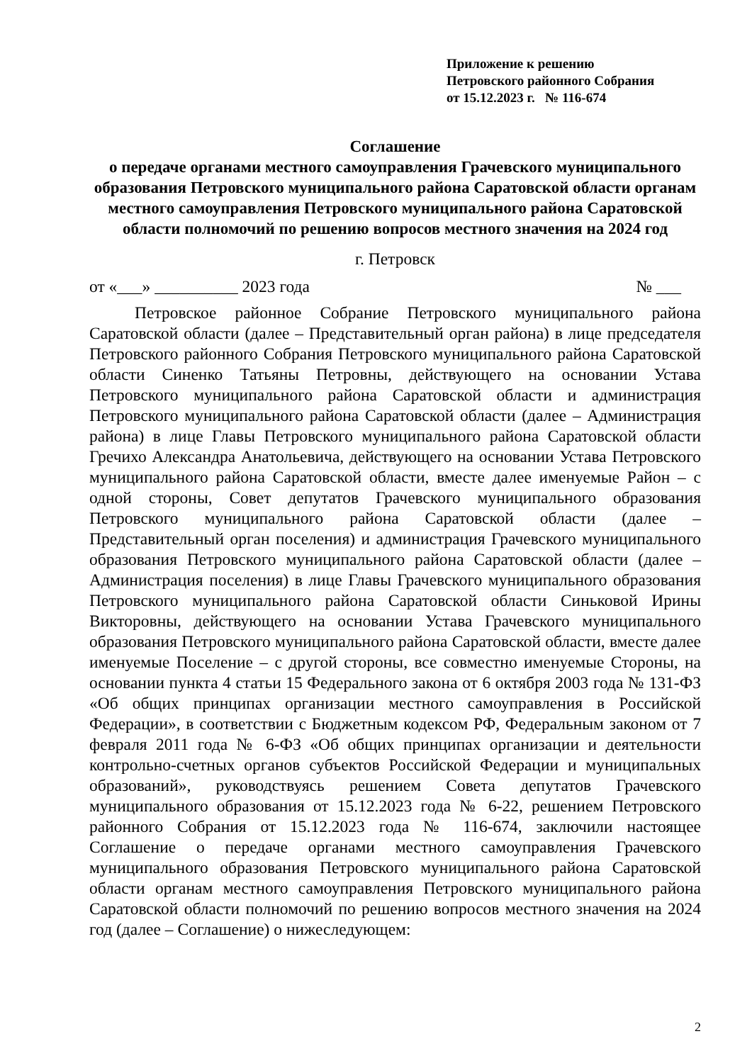Приложение к решению
Петровского районного Собрания
от 15.12.2023 г. № 116-674
Соглашение
о передаче органами местного самоуправления Грачевского муниципального образования Петровского муниципального района Саратовской области органам местного самоуправления Петровского муниципального района Саратовской области полномочий по решению вопросов местного значения на 2024 год
г. Петровск
от «___» __________ 2023 года № ___
Петровское районное Собрание Петровского муниципального района Саратовской области (далее – Представительный орган района) в лице председателя Петровского районного Собрания Петровского муниципального района Саратовской области Синенко Татьяны Петровны, действующего на основании Устава Петровского муниципального района Саратовской области и администрация Петровского муниципального района Саратовской области (далее – Администрация района) в лице Главы Петровского муниципального района Саратовской области Гречихо Александра Анатольевича, действующего на основании Устава Петровского муниципального района Саратовской области, вместе далее именуемые Район – с одной стороны, Совет депутатов Грачевского муниципального образования Петровского муниципального района Саратовской области (далее – Представительный орган поселения) и администрация Грачевского муниципального образования Петровского муниципального района Саратовской области (далее – Администрация поселения) в лице Главы Грачевского муниципального образования Петровского муниципального района Саратовской области Синьковой Ирины Викторовны, действующего на основании Устава Грачевского муниципального образования Петровского муниципального района Саратовской области, вместе далее именуемые Поселение – с другой стороны, все совместно именуемые Стороны, на основании пункта 4 статьи 15 Федерального закона от 6 октября 2003 года № 131-ФЗ «Об общих принципах организации местного самоуправления в Российской Федерации», в соответствии с Бюджетным кодексом РФ, Федеральным законом от 7 февраля 2011 года № 6-ФЗ «Об общих принципах организации и деятельности контрольно-счетных органов субъектов Российской Федерации и муниципальных образований», руководствуясь решением Совета депутатов Грачевского муниципального образования от 15.12.2023 года № 6-22, решением Петровского районного Собрания от 15.12.2023 года № 116-674, заключили настоящее Соглашение о передаче органами местного самоуправления Грачевского муниципального образования Петровского муниципального района Саратовской области органам местного самоуправления Петровского муниципального района Саратовской области полномочий по решению вопросов местного значения на 2024 год (далее – Соглашение) о нижеследующем:
2